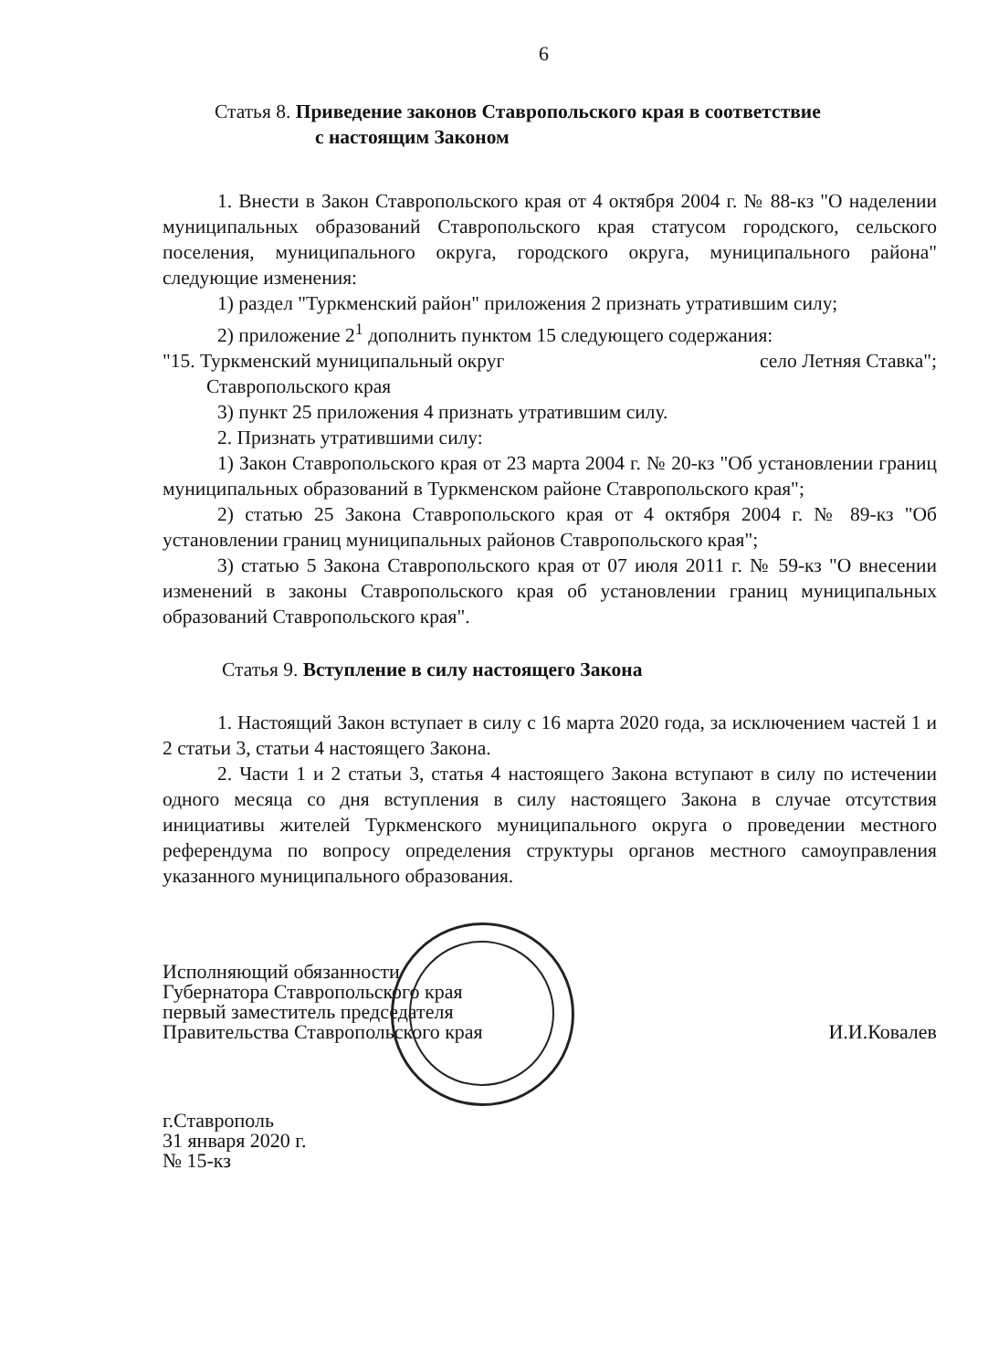6
Статья 8. Приведение законов Ставропольского края в соответствие
с настоящим Законом
1. Внести в Закон Ставропольского края от 4 октября 2004 г. № 88-кз "О наделении муниципальных образований Ставропольского края статусом городского, сельского поселения, муниципального округа, городского округа, муниципального района" следующие изменения:
1) раздел "Туркменский район" приложения 2 признать утратившим силу;
2) приложение 2<sup>1</sup> дополнить пунктом 15 следующего содержания:
"15. Туркменский муниципальный округ село Летняя Ставка";
Ставропольского края
3) пункт 25 приложения 4 признать утратившим силу.
2. Признать утратившими силу:
1) Закон Ставропольского края от 23 марта 2004 г. № 20-кз "Об установлении границ муниципальных образований в Туркменском районе Ставропольского края";
2) статью 25 Закона Ставропольского края от 4 октября 2004 г. № 89-кз "Об установлении границ муниципальных районов Ставропольского края";
3) статью 5 Закона Ставропольского края от 07 июля 2011 г. № 59-кз "О внесении изменений в законы Ставропольского края об установлении границ муниципальных образований Ставропольского края".
Статья 9. Вступление в силу настоящего Закона
1. Настоящий Закон вступает в силу с 16 марта 2020 года, за исключением частей 1 и 2 статьи 3, статьи 4 настоящего Закона.
2. Части 1 и 2 статьи 3, статья 4 настоящего Закона вступают в силу по истечении одного месяца со дня вступления в силу настоящего Закона в случае отсутствия инициативы жителей Туркменского муниципального округа о проведении местного референдума по вопросу определения структуры органов местного самоуправления указанного муниципального образования.
Исполняющий обязанности
Губернатора Ставропольского края
первый заместитель председателя
Правительства Ставропольского края
И.И.Ковалев
г.Ставрополь
31 января 2020 г.
№ 15-кз